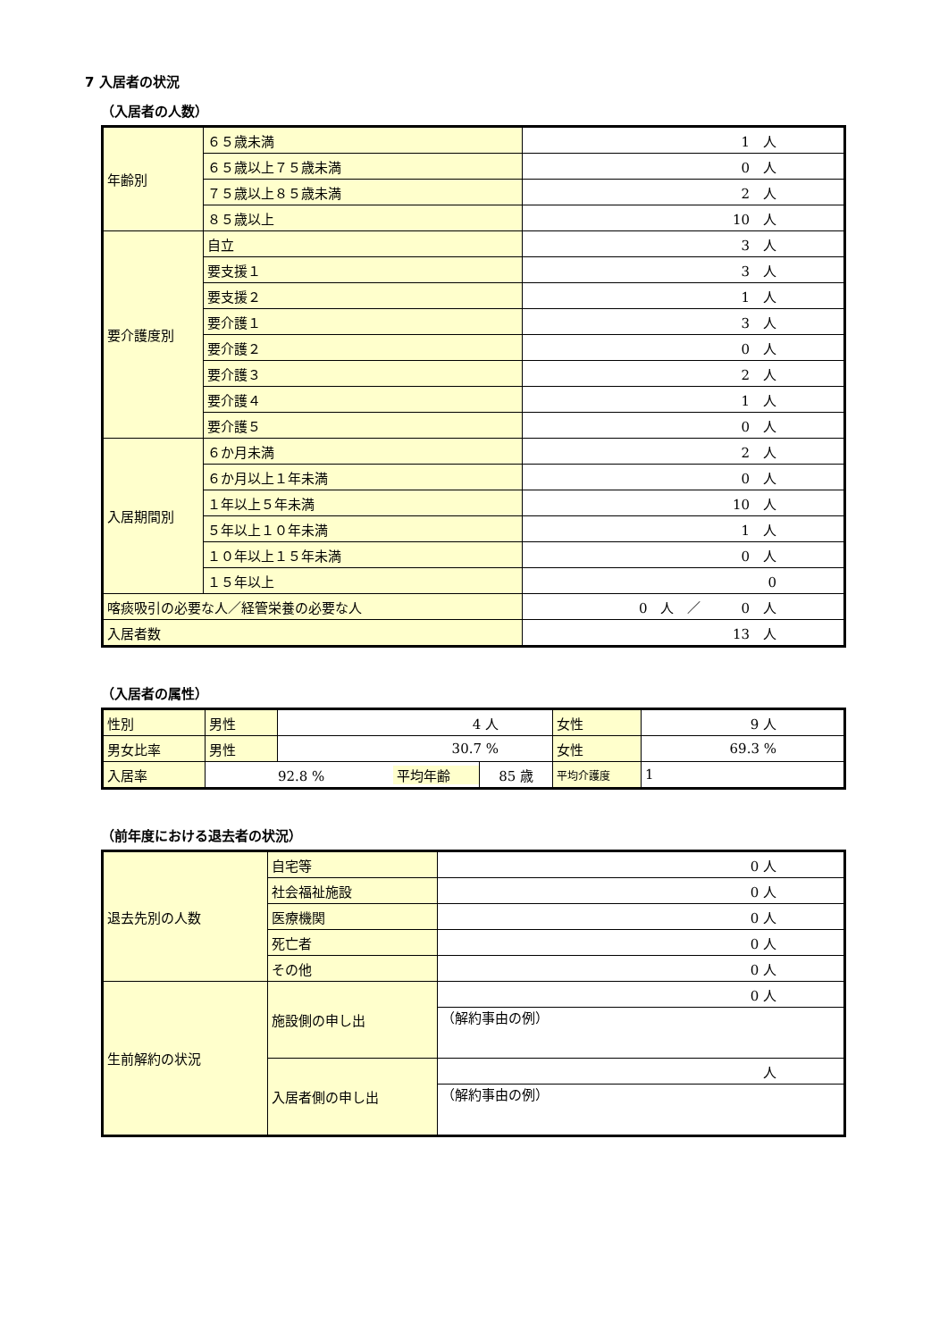7 入居者の状況
（入居者の人数）
| 年齢別 | ６５歳未満 | 1 人 |
| | ６５歳以上７５歳未満 | 0 人 |
| | ７５歳以上８５歳未満 | 2 人 |
| | ８５歳以上 | 10 人 |
| 要介護度別 | 自立 | 3 人 |
| | 要支援１ | 3 人 |
| | 要支援２ | 1 人 |
| | 要介護１ | 3 人 |
| | 要介護２ | 0 人 |
| | 要介護３ | 2 人 |
| | 要介護４ | 1 人 |
| | 要介護５ | 0 人 |
| 入居期間別 | ６か月未満 | 2 人 |
| | ６か月以上１年未満 | 0 人 |
| | １年以上５年未満 | 10 人 |
| | ５年以上１０年未満 | 1 人 |
| | １０年以上１５年未満 | 0 人 |
| | １５年以上 | 0 |
| 喀痰吸引の必要な人／経管栄養の必要な人 | | 0 人 ／ 0 人 |
| 入居者数 | | 13 人 |
（入居者の属性）
| 性別 | 男性 | 4 人 | | 女性 | 9 人 |
| 男女比率 | 男性 | 30.7 % | | 女性 | 69.3 % |
| 入居率 | 92.8 % 平均年齢 | | 85 歳 | 平均介護度 | 1 |
（前年度における退去者の状況）
| 退去先別の人数 | 自宅等 | 0 人 |
| | 社会福祉施設 | 0 人 |
| | 医療機関 | 0 人 |
| | 死亡者 | 0 人 |
| | その他 | 0 人 |
| 生前解約の状況 | 施設側の申し出 | 0 人 |
| | | （解約事由の例） |
| | 入居者側の申し出 | 人 |
| | | （解約事由の例） |